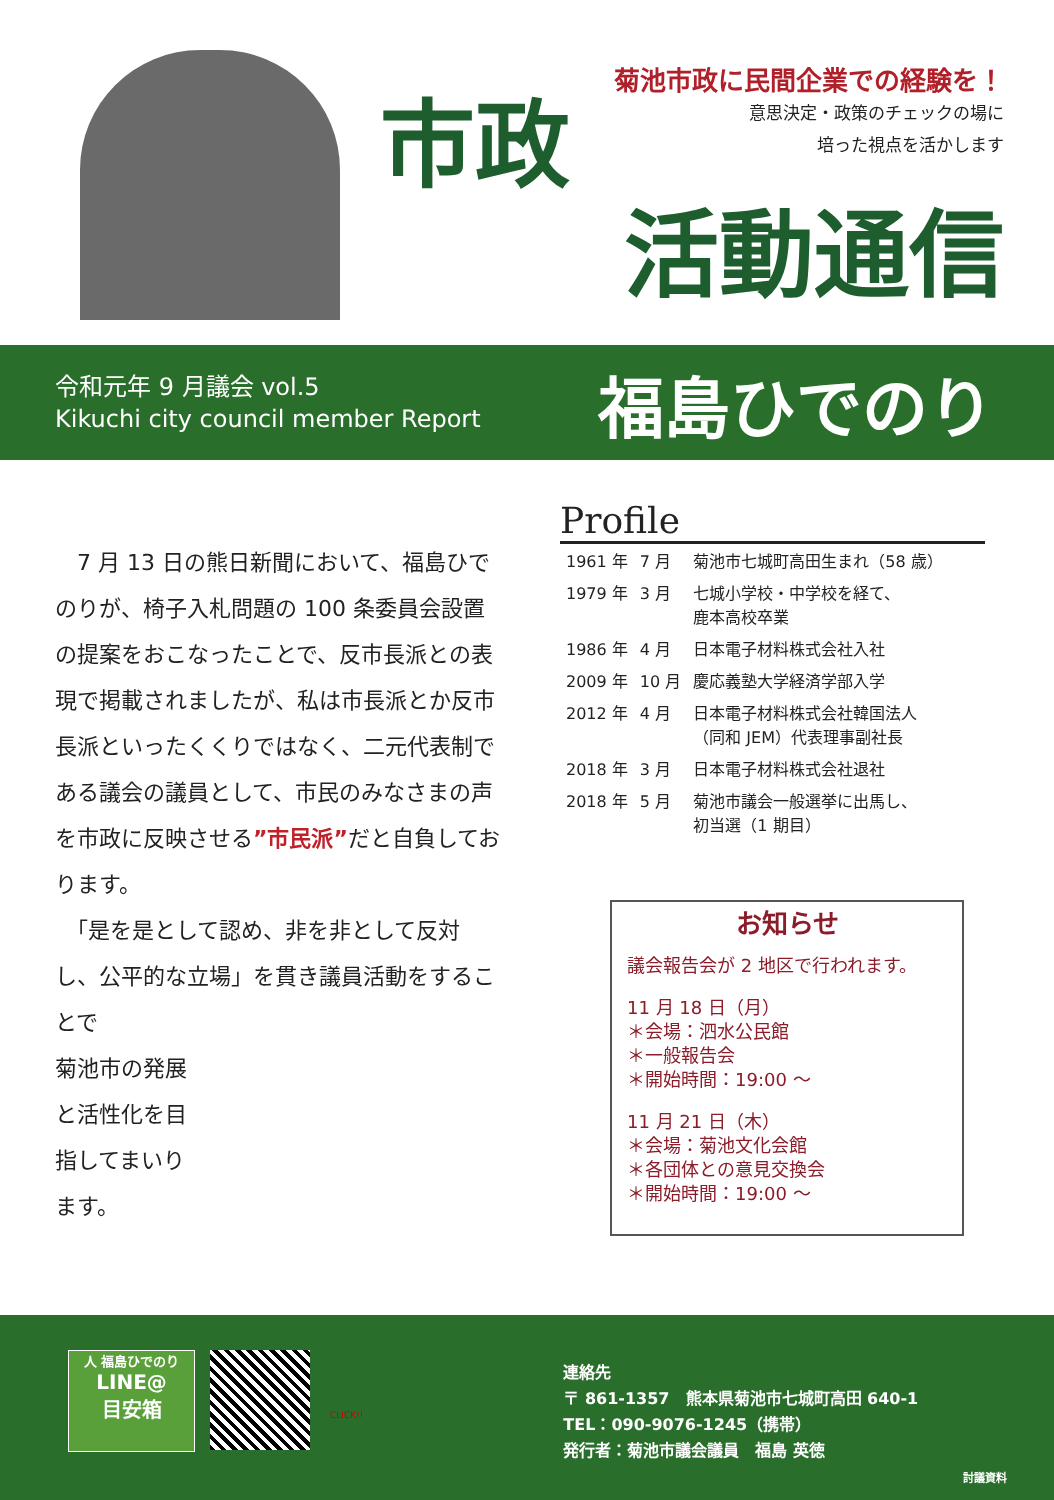菊池市政に民間企業での経験を！
意思決定・政策のチェックの場に
培った視点を活かします
市政
活動通信
令和元年 9 月議会 vol.5
Kikuchi city council member Report
福島ひでのり
　7 月 13 日の熊日新聞において、福島ひでのりが、椅子入札問題の 100 条委員会設置の提案をおこなったことで、反市長派との表現で掲載されましたが、私は市長派とか反市長派といったくくりではなく、二元代表制である議会の議員として、市民のみなさまの声を市政に反映させる”市民派”だと自負しております。
　「是を是として認め、非を非として反対し、公平的な立場」を貫き議員活動をすることで
菊池市の発展
と活性化を目
指してまいり
ます。
Profile
| 1961 年 | 7 月 | 菊池市七城町高田生まれ（58 歳） |
| 1979 年 | 3 月 | 七城小学校・中学校を経て、 鹿本高校卒業 |
| 1986 年 | 4 月 | 日本電子材料株式会社入社 |
| 2009 年 | 10 月 | 慶応義塾大学経済学部入学 |
| 2012 年 | 4 月 | 日本電子材料株式会社韓国法人 （同和 JEM）代表理事副社長 |
| 2018 年 | 3 月 | 日本電子材料株式会社退社 |
| 2018 年 | 5 月 | 菊池市議会一般選挙に出馬し、 初当選（1 期目） |
お知らせ
議会報告会が 2 地区で行われます。
11 月 18 日（月）
＊会場：泗水公民館
＊一般報告会
＊開始時間：19:00 ～
11 月 21 日（木）
＊会場：菊池文化会館
＊各団体との意見交換会
＊開始時間：19:00 ～
人 福島ひでのり
LINE@
目安箱
CLICK!!
連絡先
〒 861-1357　熊本県菊池市七城町高田 640-1
TEL：090-9076-1245（携帯）
発行者：菊池市議会議員　福島 英徳
討議資料